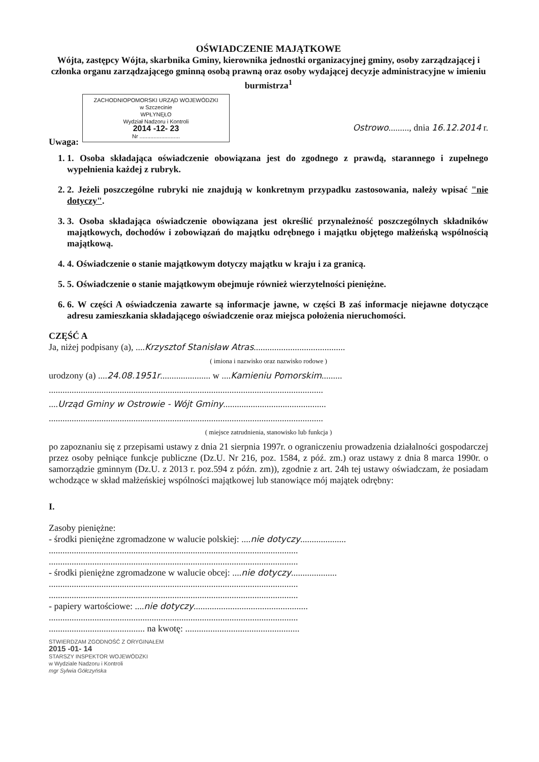OŚWIADCZENIE MAJĄTKOWE
Wójta, zastępcy Wójta, skarbnika Gminy, kierownika jednostki organizacyjnej gminy, osoby zarządzającej i członka organu zarządzającego gminną osobą prawną oraz osoby wydającej decyzje administracyjne w imieniu burmistrza<sup>1</sup>
ZACHODNIOPOMORSKI URZĄD WOJEWÓDZKI
w Szczecinie
WPŁYNĘŁO
Wydział Nadzoru i Kontroli
2014 -12- 23
Nr ..........................
Ostrowo........., dnia 16.12.2014 r.
Uwaga:
1. 1. Osoba składająca oświadczenie obowiązana jest do zgodnego z prawdą, starannego i zupełnego wypełnienia każdej z rubryk.
2. 2. Jeżeli poszczególne rubryki nie znajdują w konkretnym przypadku zastosowania, należy wpisać "nie dotyczy".
3. 3. Osoba składająca oświadczenie obowiązana jest określić przynależność poszczególnych składników majątkowych, dochodów i zobowiązań do majątku odrębnego i majątku objętego małżeńską wspólnością majątkową.
4. 4. Oświadczenie o stanie majątkowym dotyczy majątku w kraju i za granicą.
5. 5. Oświadczenie o stanie majątkowym obejmuje również wierzytelności pieniężne.
6. 6. W części A oświadczenia zawarte są informacje jawne, w części B zaś informacje niejawne dotyczące adresu zamieszkania składającego oświadczenie oraz miejsca położenia nieruchomości.
CZĘŚĆ A
Ja, niżej podpisany (a), ....Krzysztof Stanisław Atras........................................
( imiona i nazwisko oraz nazwisko rodowe )
urodzony (a) ....24.08.1951r...................... w ....Kamieniu Pomorskim.........
........................................................................................................................
....Urząd Gminy w Ostrowie - Wójt Gminy.............................................
........................................................................................................................
( miejsce zatrudnienia, stanowisko lub funkcja )
po zapoznaniu się z przepisami ustawy z dnia 21 sierpnia 1997r. o ograniczeniu prowadzenia działalności gospodarczej przez osoby pełniące funkcje publiczne (Dz.U. Nr 216, poz. 1584, z póź. zm.) oraz ustawy z dnia 8 marca 1990r. o samorządzie gminnym (Dz.U. z 2013 r. poz.594 z późn. zm)), zgodnie z art. 24h tej ustawy oświadczam, że posiadam wchodzące w skład małżeńskiej wspólności majątkowej lub stanowiące mój majątek odrębny:
I.
Zasoby pieniężne:
- środki pieniężne zgromadzone w walucie polskiej: ....nie dotyczy....................
.............................................................................................................
.............................................................................................................
- środki pieniężne zgromadzone w walucie obcej: ....nie dotyczy....................
.............................................................................................................
.............................................................................................................
- papiery wartościowe: ....nie dotyczy..................................................
.............................................................................................................
.......................................... na kwotę: ..................................................
STWIERDZAM ZGODNOŚĆ Z ORYGINAŁEM
2015 -01- 14
STARSZY INSPEKTOR WOJEWÓDZKI
w Wydziale Nadzoru i Kontroli
mgr Sylwia Gółczyńska